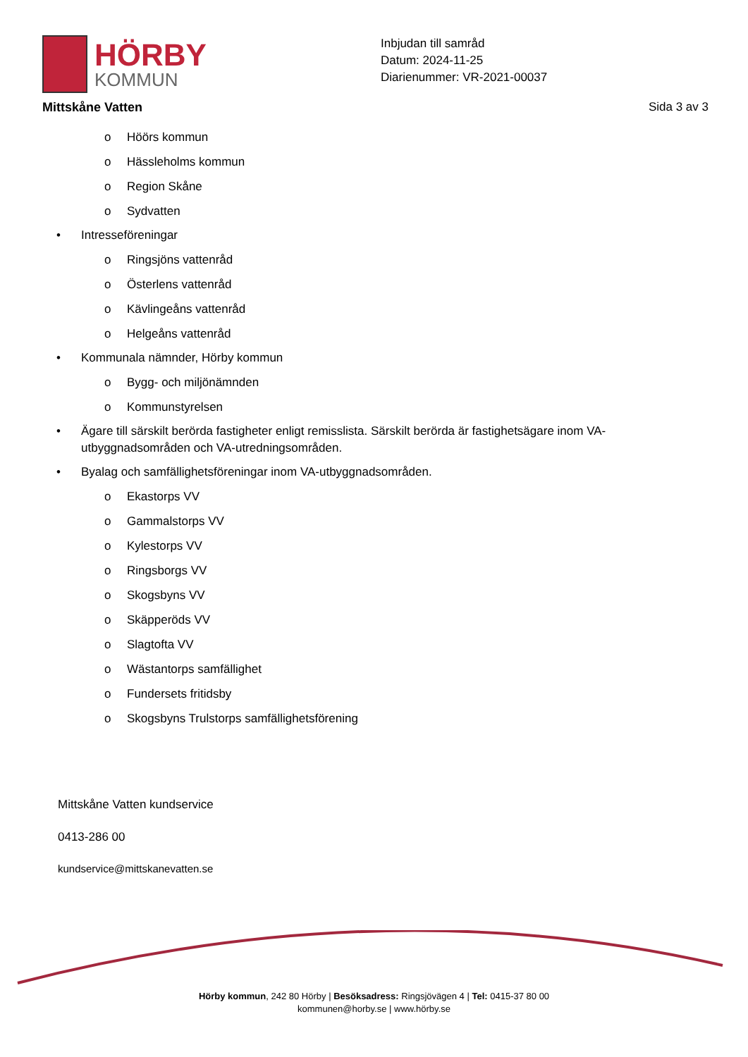HÖRBY
KOMMUN
Inbjudan till samråd
Datum: 2024-11-25
Diarienummer: VR-2021-00037
Mittskåne Vatten Sida 3 av 3
o Höörs kommun
o Hässleholms kommun
o Region Skåne
o Sydvatten
• Intresseföreningar
o Ringsjöns vattenråd
o Österlens vattenråd
o Kävlingeåns vattenråd
o Helgeåns vattenråd
• Kommunala nämnder, Hörby kommun
o Bygg- och miljönämnden
o Kommunstyrelsen
• Ägare till särskilt berörda fastigheter enligt remisslista. Särskilt berörda är fastighetsägare inom VA-utbyggnadsområden och VA-utredningsområden.
• Byalag och samfällighetsföreningar inom VA-utbyggnadsområden.
o Ekastorps VV
o Gammalstorps VV
o Kylestorps VV
o Ringsborgs VV
o Skogsbyns VV
o Skäpperöds VV
o Slagtofta VV
o Wästantorps samfällighet
o Fundersets fritidsby
o Skogsbyns Trulstorps samfällighetsförening
Mittskåne Vatten kundservice
0413-286 00
kundservice@mittskanevatten.se
Hörby kommun, 242 80 Hörby | Besöksadress: Ringsjövägen 4 | Tel: 0415-37 80 00
kommunen@horby.se | www.hörby.se